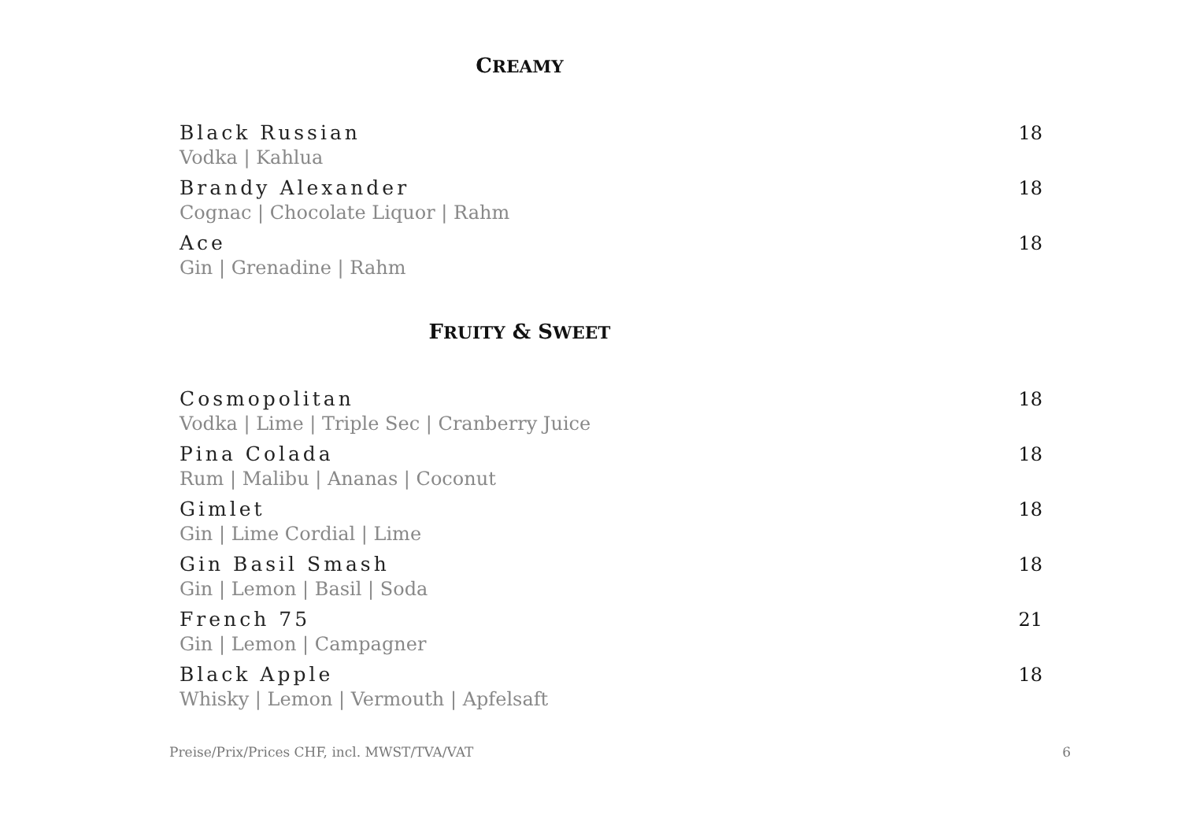CREAMY
Black Russian
Vodka | Kahlua
18
Brandy Alexander
Cognac | Chocolate Liquor | Rahm
18
Ace
Gin | Grenadine | Rahm
18
FRUITY & SWEET
Cosmopolitan
Vodka | Lime | Triple Sec | Cranberry Juice
18
Pina Colada
Rum | Malibu | Ananas | Coconut
18
Gimlet
Gin | Lime Cordial | Lime
18
Gin Basil Smash
Gin | Lemon | Basil | Soda
18
French 75
Gin | Lemon | Campagner
21
Black Apple
Whisky | Lemon | Vermouth | Apfelsaft
18
Preise/Prix/Prices CHF, incl. MWST/TVA/VAT 6